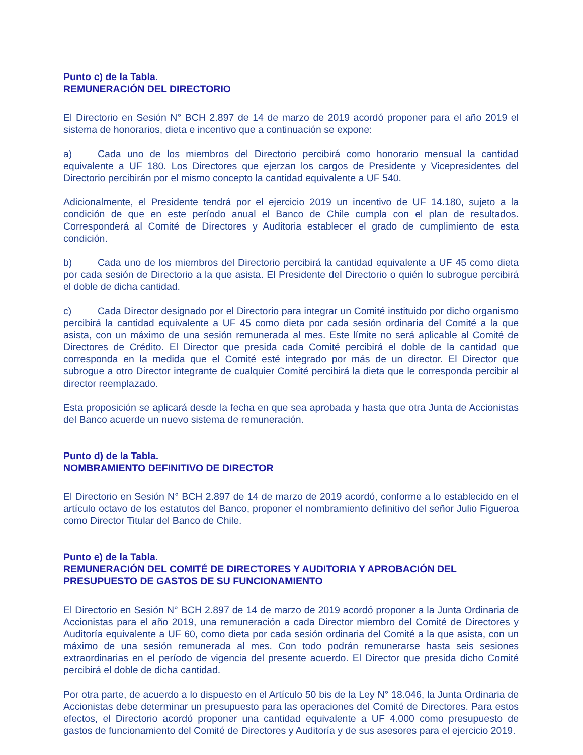Punto c) de la Tabla.
REMUNERACIÓN DEL DIRECTORIO
El Directorio en Sesión N° BCH 2.897 de 14 de marzo de 2019 acordó proponer para el año 2019 el sistema de honorarios, dieta e incentivo que a continuación se expone:
a) Cada uno de los miembros del Directorio percibirá como honorario mensual la cantidad equivalente a UF 180. Los Directores que ejerzan los cargos de Presidente y Vicepresidentes del Directorio percibirán por el mismo concepto la cantidad equivalente a UF 540.
Adicionalmente, el Presidente tendrá por el ejercicio 2019 un incentivo de UF 14.180, sujeto a la condición de que en este período anual el Banco de Chile cumpla con el plan de resultados. Corresponderá al Comité de Directores y Auditoria establecer el grado de cumplimiento de esta condición.
b) Cada uno de los miembros del Directorio percibirá la cantidad equivalente a UF 45 como dieta por cada sesión de Directorio a la que asista. El Presidente del Directorio o quién lo subrogue percibirá el doble de dicha cantidad.
c) Cada Director designado por el Directorio para integrar un Comité instituido por dicho organismo percibirá la cantidad equivalente a UF 45 como dieta por cada sesión ordinaria del Comité a la que asista, con un máximo de una sesión remunerada al mes. Este límite no será aplicable al Comité de Directores de Crédito. El Director que presida cada Comité percibirá el doble de la cantidad que corresponda en la medida que el Comité esté integrado por más de un director. El Director que subrogue a otro Director integrante de cualquier Comité percibirá la dieta que le corresponda percibir al director reemplazado.
Esta proposición se aplicará desde la fecha en que sea aprobada y hasta que otra Junta de Accionistas del Banco acuerde un nuevo sistema de remuneración.
Punto d) de la Tabla.
NOMBRAMIENTO DEFINITIVO DE DIRECTOR
El Directorio en Sesión N° BCH 2.897 de 14 de marzo de 2019 acordó, conforme a lo establecido en el artículo octavo de los estatutos del Banco, proponer el nombramiento definitivo del señor Julio Figueroa como Director Titular del Banco de Chile.
Punto e) de la Tabla.
REMUNERACIÓN DEL COMITÉ DE DIRECTORES Y AUDITORIA Y APROBACIÓN DEL PRESUPUESTO DE GASTOS DE SU FUNCIONAMIENTO
El Directorio en Sesión N° BCH 2.897 de 14 de marzo de 2019 acordó proponer a la Junta Ordinaria de Accionistas para el año 2019, una remuneración a cada Director miembro del Comité de Directores y Auditoría equivalente a UF 60, como dieta por cada sesión ordinaria del Comité a la que asista, con un máximo de una sesión remunerada al mes. Con todo podrán remunerarse hasta seis sesiones extraordinarias en el período de vigencia del presente acuerdo. El Director que presida dicho Comité percibirá el doble de dicha cantidad.
Por otra parte, de acuerdo a lo dispuesto en el Artículo 50 bis de la Ley N° 18.046, la Junta Ordinaria de Accionistas debe determinar un presupuesto para las operaciones del Comité de Directores. Para estos efectos, el Directorio acordó proponer una cantidad equivalente a UF 4.000 como presupuesto de gastos de funcionamiento del Comité de Directores y Auditoría y de sus asesores para el ejercicio 2019.